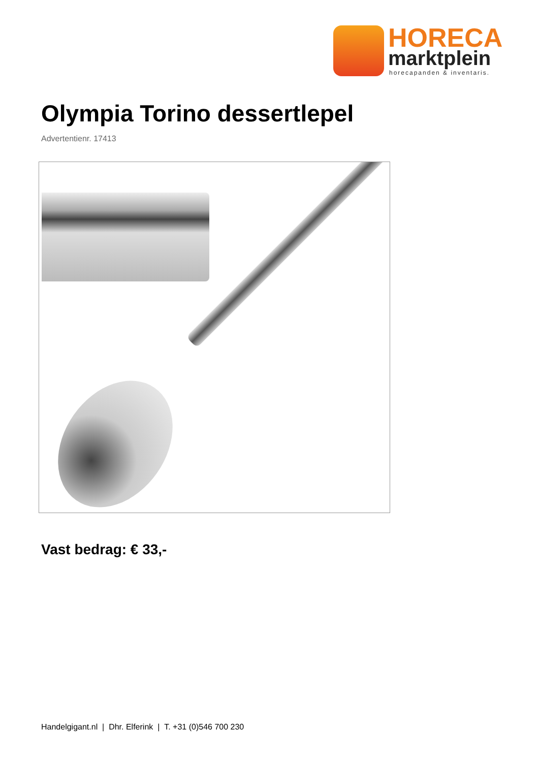HORECA
marktplein
horecapanden & inventaris.
Olympia Torino dessertlepel
Advertentienr. 17413
Vast bedrag: € 33,-
Handelgigant.nl | Dhr. Elferink | T. +31 (0)546 700 230